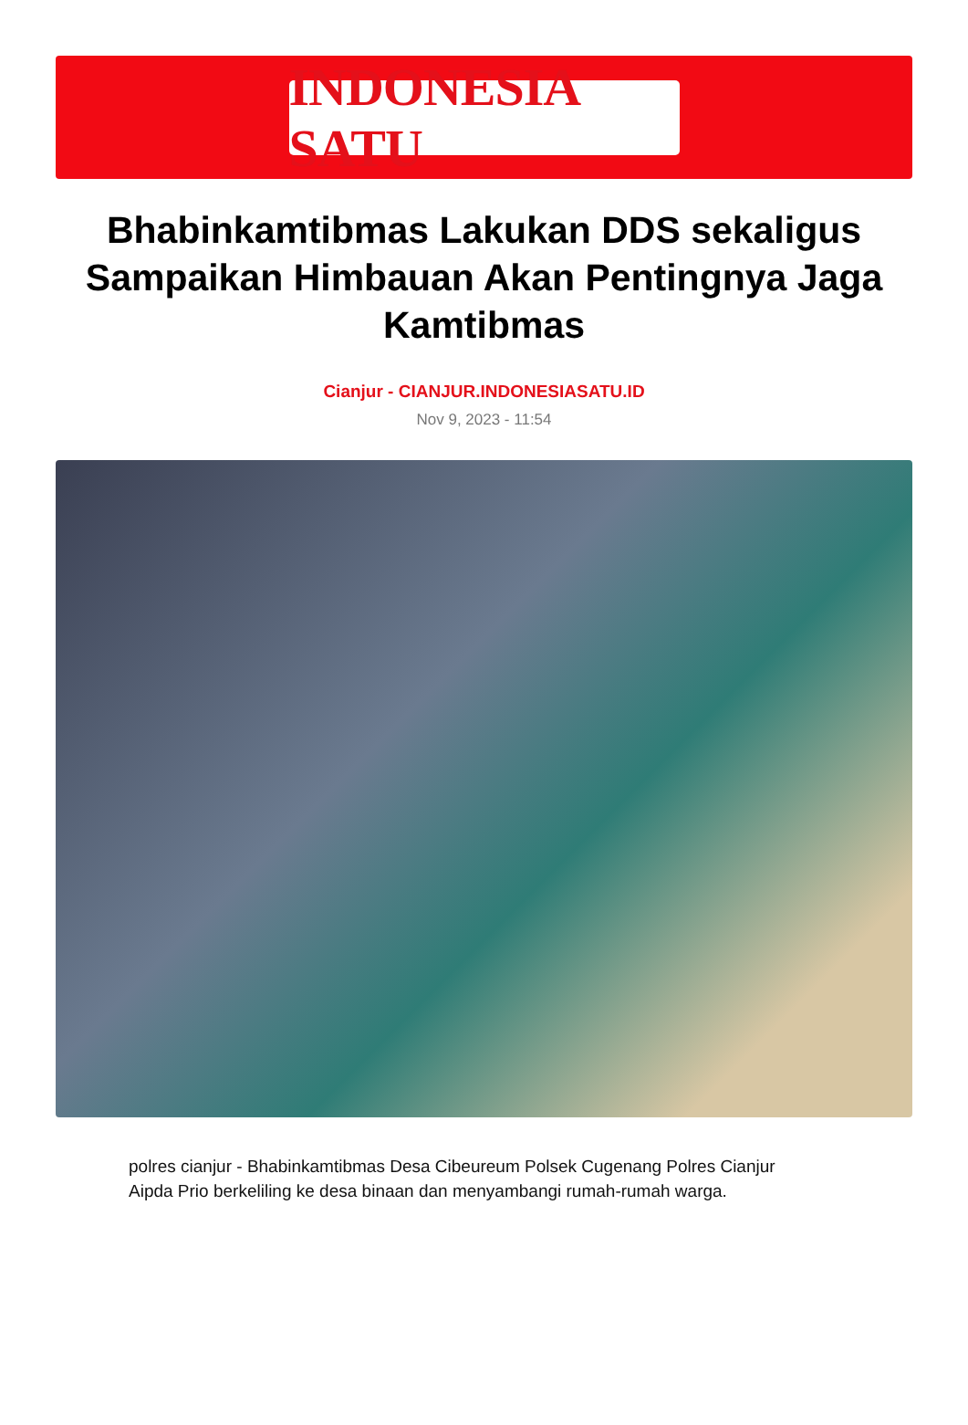INDONESIA SATU
Bhabinkamtibmas Lakukan DDS sekaligus Sampaikan Himbauan Akan Pentingnya Jaga Kamtibmas
Cianjur - CIANJUR.INDONESIASATU.ID
Nov 9, 2023 - 11:54
polres cianjur - Bhabinkamtibmas Desa Cibeureum Polsek Cugenang Polres Cianjur Aipda Prio berkeliling ke desa binaan dan menyambangi rumah-rumah warga.